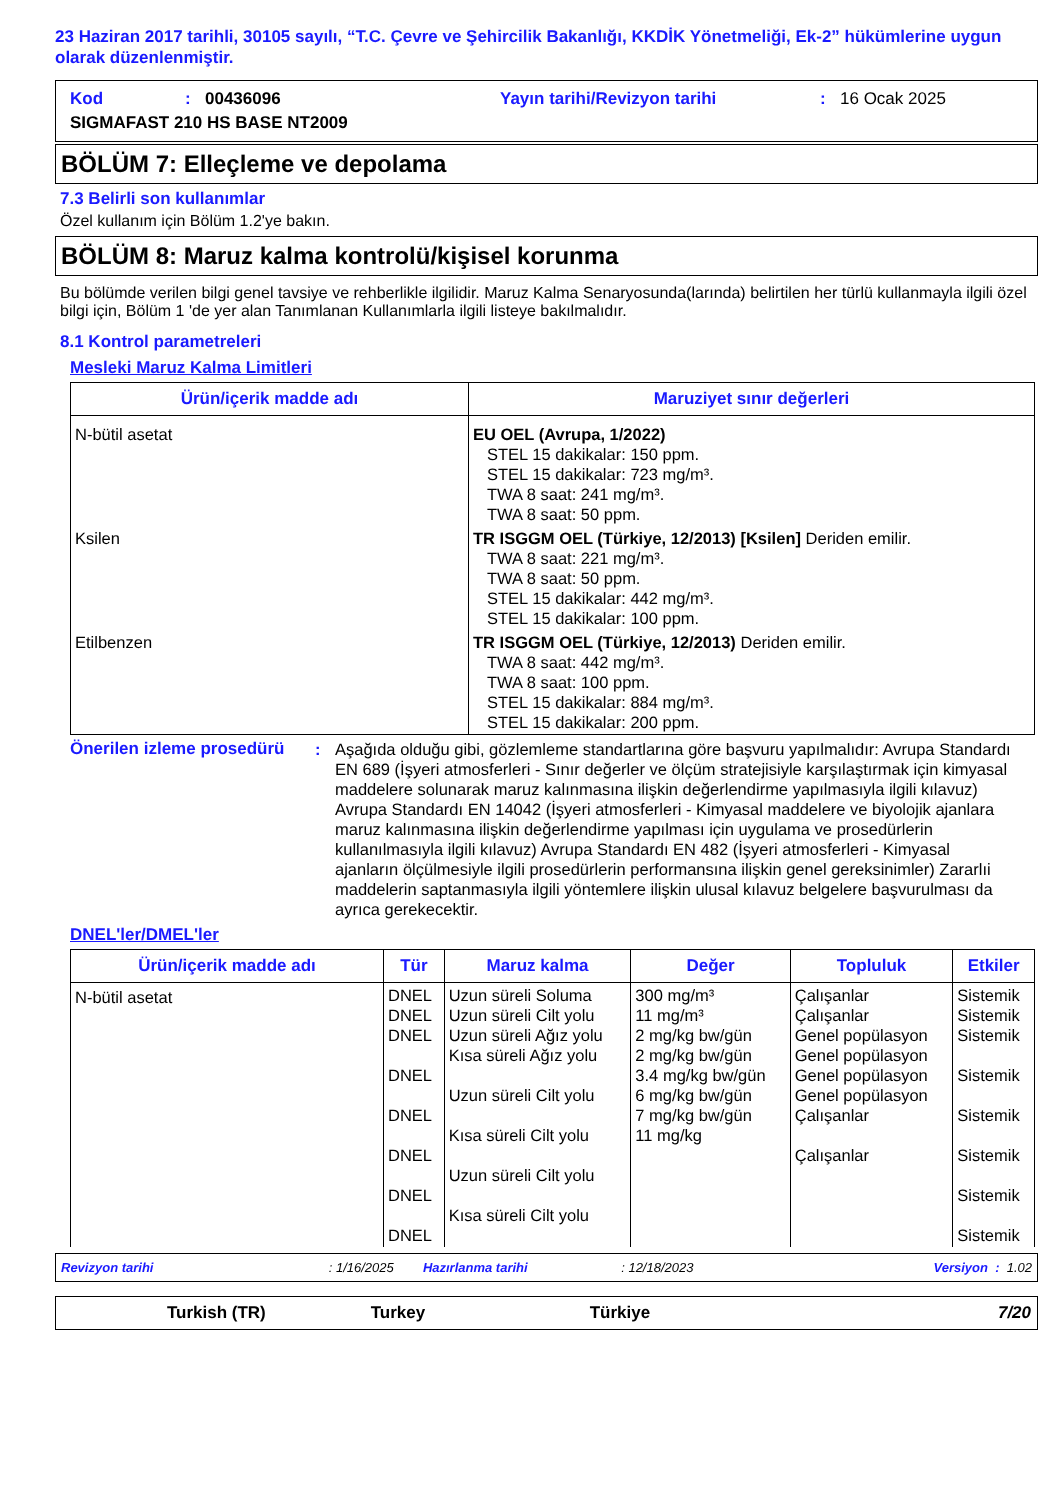23 Haziran 2017 tarihli, 30105 sayılı, “T.C. Çevre ve Şehircilik Bakanlığı, KKDİK Yönetmeliği, Ek-2” hükümlerine uygun olarak düzenlenmiştir.
Kod: 00436096 Yayın tarihi/Revizyon tarihi: 16 Ocak 2025
SIGMAFAST 210 HS BASE NT2009
BÖLÜM 7: Elleçleme ve depolama
7.3 Belirli son kullanımlar
Özel kullanım için Bölüm 1.2'ye bakın.
BÖLÜM 8: Maruz kalma kontrolü/kişisel korunma
Bu bölümde verilen bilgi genel tavsiye ve rehberlikle ilgilidir. Maruz Kalma Senaryosunda(larında) belirtilen her türlü kullanmayla ilgili özel bilgi için, Bölüm 1 'de yer alan Tanımlanan Kullanımlarla ilgili listeye bakılmalıdır.
8.1 Kontrol parametreleri
Mesleki Maruz Kalma Limitleri
| Ürün/içerik madde adı | Maruziyet sınır değerleri |
| --- | --- |
| N-bütil asetat | EU OEL (Avrupa, 1/2022) STEL 15 dakikalar: 150 ppm. STEL 15 dakikalar: 723 mg/m³. TWA 8 saat: 241 mg/m³. TWA 8 saat: 50 ppm. |
| Ksilen | TR ISGGM OEL (Türkiye, 12/2013) [Ksilen] Deriden emilir. TWA 8 saat: 221 mg/m³. TWA 8 saat: 50 ppm. STEL 15 dakikalar: 442 mg/m³. STEL 15 dakikalar: 100 ppm. |
| Etilbenzen | TR ISGGM OEL (Türkiye, 12/2013) Deriden emilir. TWA 8 saat: 442 mg/m³. TWA 8 saat: 100 ppm. STEL 15 dakikalar: 884 mg/m³. STEL 15 dakikalar: 200 ppm. |
Önerilen izleme prosedürü: Aşağıda olduğu gibi, gözlemleme standartlarına göre başvuru yapılmalıdır: Avrupa Standardı EN 689 (İşyeri atmosferleri - Sınır değerler ve ölçüm stratejisiyle karşılaştırmak için kimyasal maddelere solunarak maruz kalınmasına ilişkin değerlendirme yapılmasıyla ilgili kılavuz) Avrupa Standardı EN 14042 (İşyeri atmosferleri - Kimyasal maddelere ve biyolojik ajanlara maruz kalınmasına ilişkin değerlendirme yapılması için uygulama ve prosedürlerin kullanılmasıyla ilgili kılavuz) Avrupa Standardı EN 482 (İşyeri atmosferleri - Kimyasal ajanların ölçülmesiyle ilgili prosedürlerin performansına ilişkin genel gereksinimler) Zararlıi maddelerin saptanmasıyla ilgili yöntemlere ilişkin ulusal kılavuz belgelere başvurulması da ayrıca gerekecektir.
DNEL'ler/DMEL'ler
| Ürün/içerik madde adı | Tür | Maruz kalma | Değer | Topluluk | Etkiler |
| --- | --- | --- | --- | --- | --- |
| N-bütil asetat | DNEL DNEL DNEL DNEL DNEL DNEL DNEL DNEL | Uzun süreli Soluma Uzun süreli Cilt yolu Uzun süreli Ağız yolu Kısa süreli Ağız yolu Uzun süreli Cilt yolu Kısa süreli Cilt yolu Uzun süreli Cilt yolu Kısa süreli Cilt yolu | 300 mg/m³ 11 mg/m³ 2 mg/kg bw/gün 2 mg/kg bw/gün 3.4 mg/kg bw/gün 6 mg/kg bw/gün 7 mg/kg bw/gün 11 mg/kg | Çalışanlar Çalışanlar Genel popülasyon Genel popülasyon Genel popülasyon Genel popülasyon Çalışanlar Çalışanlar | Sistemik Sistemik Sistemik Sistemik Sistemik Sistemik Sistemik Sistemik |
Revizyon tarihi: 1/16/2025 Hazırlanma tarihi: 12/18/2023 Versiyon : 1.02
Turkish (TR) Turkey Türkiye 7/20